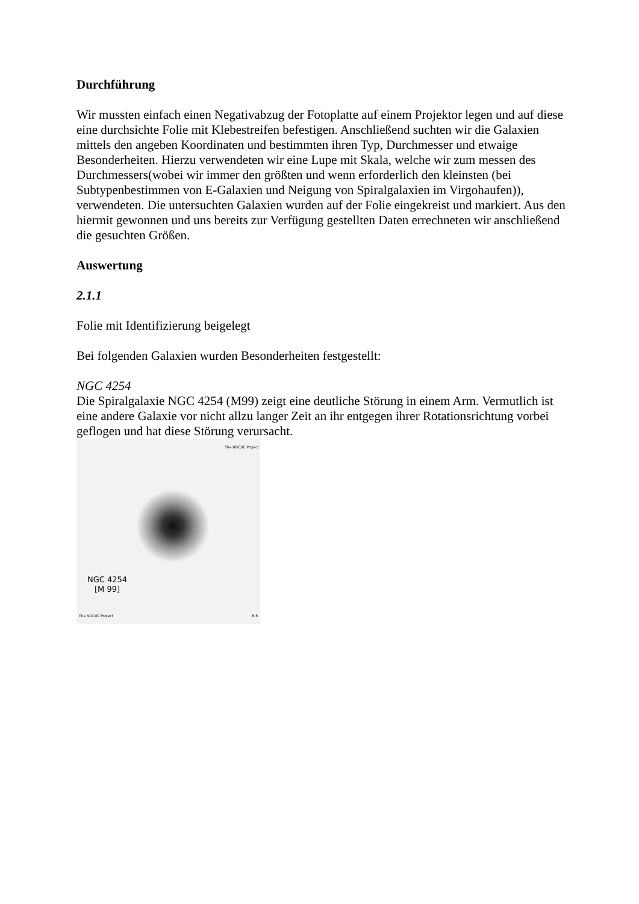Durchführung
Wir mussten einfach einen Negativabzug der Fotoplatte auf einem Projektor legen und auf diese eine durchsichte Folie mit Klebestreifen befestigen. Anschließend suchten wir die Galaxien mittels den angeben Koordinaten und bestimmten ihren Typ, Durchmesser und etwaige Besonderheiten. Hierzu verwendeten wir eine Lupe mit Skala, welche wir zum messen des Durchmessers(wobei wir immer den größten und wenn erforderlich den kleinsten (bei Subtypenbestimmen von E-Galaxien und Neigung von Spiralgalaxien im Virgohaufen)), verwendeten. Die untersuchten Galaxien wurden auf der Folie eingekreist und markiert. Aus den hiermit gewonnen und uns bereits zur Verfügung gestellten Daten errechneten wir anschließend die gesuchten Größen.
Auswertung
2.1.1
Folie mit Identifizierung beigelegt
Bei folgenden Galaxien wurden Besonderheiten festgestellt:
NGC 4254
Die Spiralgalaxie NGC 4254 (M99) zeigt eine deutliche Störung in einem Arm. Vermutlich ist eine andere Galaxie vor nicht allzu langer Zeit an ihr entgegen ihrer Rotationsrichtung vorbei geflogen und hat diese Störung verursacht.
The NGC/IC Project
NGC 4254
[M 99]
The NGC/IC Project B.E.